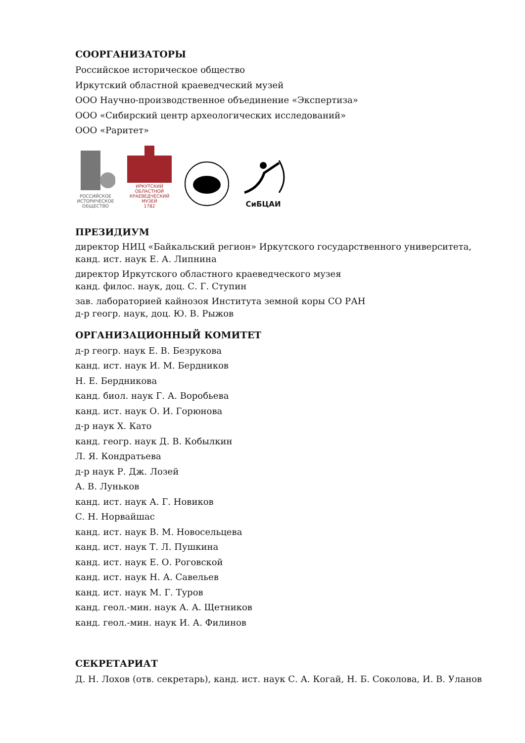СООРГАНИЗАТОРЫ
Российское историческое общество
Иркутский областной краеведческий музей
ООО Научно-производственное объединение «Экспертиза»
ООО «Сибирский центр археологических исследований»
ООО «Раритет»
РОССИЙСКОЕ ИСТОРИЧЕСКОЕ ОБЩЕСТВО
ИРКУТСКИЙ ОБЛАСТНОЙ КРАЕВЕДЧЕСКИЙ МУЗЕЙ
1782
СиБЦАИ
ПРЕЗИДИУМ
директор НИЦ «Байкальский регион» Иркутского государственного университета,
канд. ист. наук Е. А. Липнина
директор Иркутского областного краеведческого музея
канд. филос. наук, доц. С. Г. Ступин
зав. лабораторией кайнозоя Института земной коры СО РАН
д-р геогр. наук, доц. Ю. В. Рыжов
ОРГАНИЗАЦИОННЫЙ КОМИТЕТ
д-р геогр. наук Е. В. Безрукова
канд. ист. наук И. М. Бердников
Н. Е. Бердникова
канд. биол. наук Г. А. Воробьева
канд. ист. наук О. И. Горюнова
д-р наук Х. Като
канд. геогр. наук Д. В. Кобылкин
Л. Я. Кондратьева
д-р наук Р. Дж. Лозей
А. В. Луньков
канд. ист. наук А. Г. Новиков
С. Н. Норвайшас
канд. ист. наук В. М. Новосельцева
канд. ист. наук Т. Л. Пушкина
канд. ист. наук Е. О. Роговской
канд. ист. наук Н. А. Савельев
канд. ист. наук М. Г. Туров
канд. геол.-мин. наук А. А. Щетников
канд. геол.-мин. наук И. А. Филинов
СЕКРЕТАРИАТ
Д. Н. Лохов (отв. секретарь), канд. ист. наук С. А. Когай, Н. Б. Соколова, И. В. Уланов